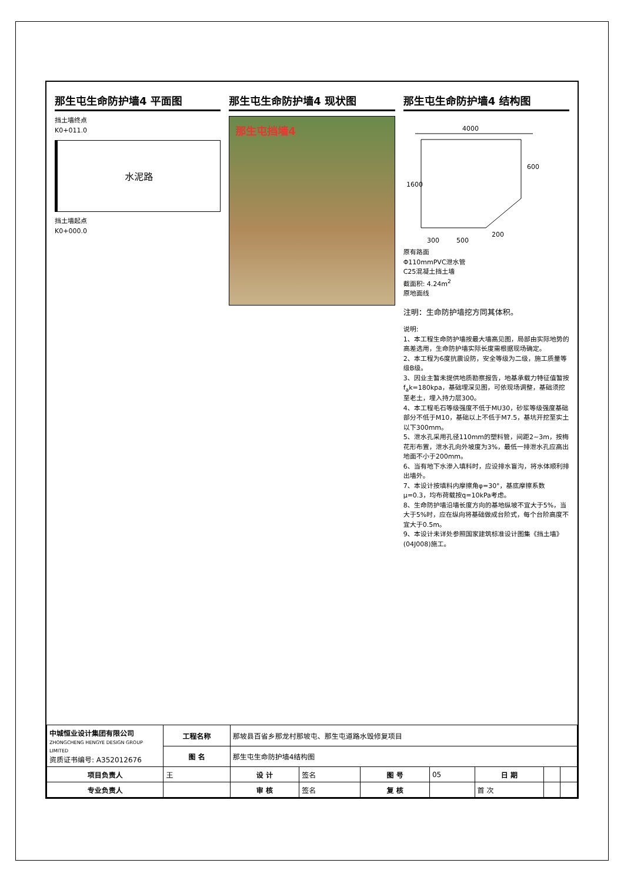那生屯生命防护墙4 平面图
挡土墙终点
K0+011.0
水泥路
挡土墙起点
K0+000.0
那生屯生命防护墙4 现状图
那生屯挡墙4
那生屯生命防护墙4 结构图
4000
600
1600
200
300
500
原有路面
Φ110mmPVC泄水管
C25混凝土挡土墙
截面积: 4.24m<sup>2</sup>
原地面线
注明：生命防护墙挖方同其体积。
说明:
1、本工程生命防护墙按最大墙高见图，局部由实际地势的高差选用，生命防护墙实际长度需根据现场确定。
2、本工程为6度抗震设防，安全等级为二级，施工质量等级B级。
3、因业主暂未提供地质勘察报告，地基承载力特征值暂按f<sub>a</sub>k=180kpa，基础埋深见图，可依现场调整，基础须挖至老土，埋入持力层300。
4、本工程毛石等级强度不低于MU30，砂浆等级强度基础部分不低于M10，基础以上不低于M7.5，基坑开挖至实土以下300mm。
5、泄水孔采用孔径110mm的塑料管，间距2~3m，按梅花形布置，泄水孔向外坡度为3%，最低一排泄水孔应高出地面不小于200mm。
6、当有地下水渗入填料时，应设排水盲沟，将水体顺利排出墙外。
7、本设计按填料内摩擦角φ=30°，基底摩擦系数μ=0.3，均布荷载按q=10kPa考虑。
8、生命防护墙沿墙长度方向的基地纵坡不宜大于5%，当大于5%时，应在纵向将基础做成台阶式，每个台阶高度不宜大于0.5m。
9、本设计未详处参照国家建筑标准设计图集《挡土墙》(04J008)施工。
| 中城恒业设计集团有限公司 ZHONGCHENG HENGYE DESIGN GROUP LIMITED 资质证书编号: A352012676 | 工程名称 | 那坡县百省乡那龙村那坡屯、那生屯道路水毁修复项目 | | | | | | |
| | 图 名 | 那生屯生命防护墙4结构图 | | | | | | |
| 项目负责人 | 王 | 设 计 | 签名 | 图 号 | 05 | 日 期 | | |
| 专业负责人 | | 审 核 | 签名 | 复 核 | | 首 次 | | |